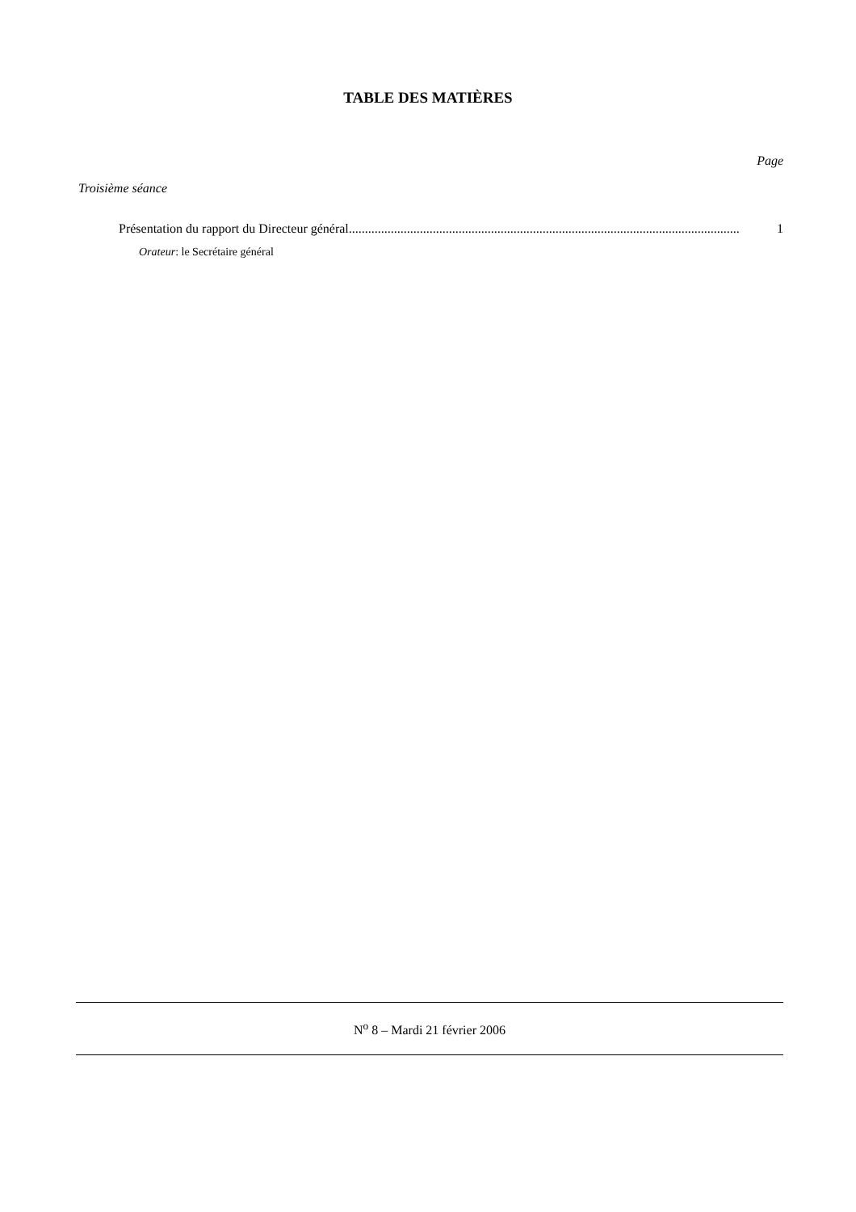TABLE DES MATIÈRES
Page
Troisième séance
Présentation du rapport du Directeur général.......................................................................................................................... 1
Orateur: le Secrétaire général
N<sup>o</sup> 8 – Mardi 21 février 2006